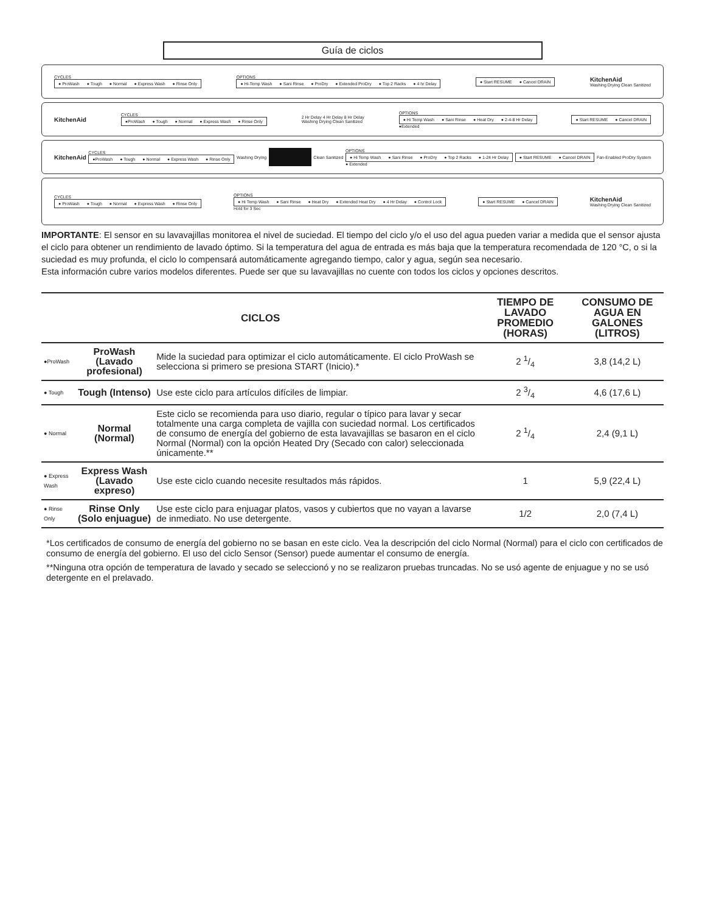Guía de ciclos
CYCLES
● ProWash ● Tough ● Normal ● Express Wash ● Rinse Only
OPTIONS
● Hi-Temp Wash ● Sani Rinse ● ProDry ● Extended ProDry ● Top 2 Racks ● 4 hr Delay
● Start RESUME ● Cancel DRAIN
KitchenAid
Washing Drying Clean Sanitized
KitchenAid
CYCLES
●ProWash ● Tough ● Normal ● Express Wash ● Rinse Only
2 Hr Delay 4 Hr Delay 8 Hr Delay
Washing Drying Clean Sanitized
OPTIONS
● Hi Temp Wash ● Sani Rinse ● Heat Dry ● 2-4-8 Hr Delay
●Extended
● Start RESUME ● Cancel DRAIN
KitchenAid
CYCLES
●ProWash ● Tough ● Normal ● Express Wash ● Rinse Only
Washing Drying Clean Sanitized
OPTIONS
● Hi Temp Wash ● Sani Rinse ● ProDry ● Top 2 Racks ● 1-24 Hr Delay
● Extended
● Start RESUME ● Cancel DRAIN
Fan-Enabled ProDry System
CYCLES
● ProWash ● Tough ● Normal ● Express Wash ● Rinse Only
OPTIONS
● Hi Temp Wash ● Sani Rinse ● Heat Dry ● Extended Heat Dry ● 4 Hr Delay ● Control Lock
Hold for 3 Sec
● Start RESUME ● Cancel DRAIN
KitchenAid
Washing Drying Clean Sanitized
IMPORTANTE: El sensor en su lavavajillas monitorea el nivel de suciedad. El tiempo del ciclo y/o el uso del agua pueden variar a medida que el sensor ajusta el ciclo para obtener un rendimiento de lavado óptimo. Si la temperatura del agua de entrada es más baja que la temperatura recomendada de 120 °C, o si la suciedad es muy profunda, el ciclo lo compensará automáticamente agregando tiempo, calor y agua, según sea necesario.
Esta información cubre varios modelos diferentes. Puede ser que su lavavajillas no cuente con todos los ciclos y opciones descritos.
| CICLOS | | | TIEMPO DE LAVADO PROMEDIO (HORAS) | CONSUMO DE AGUA EN GALONES (LITROS) |
| --- | --- | --- | --- | --- |
| ●ProWash | ProWash (Lavado profesional) | Mide la suciedad para optimizar el ciclo automáticamente. El ciclo ProWash se selecciona si primero se presiona START (Inicio).* | 2 1/4 | 3,8 (14,2 L) |
| ● Tough | Tough (Intenso) | Use este ciclo para artículos difíciles de limpiar. | 2 3/4 | 4,6 (17,6 L) |
| ● Normal | Normal (Normal) | Este ciclo se recomienda para uso diario, regular o típico para lavar y secar totalmente una carga completa de vajilla con suciedad normal. Los certificados de consumo de energía del gobierno de esta lavavajillas se basaron en el ciclo Normal (Normal) con la opción Heated Dry (Secado con calor) seleccionada únicamente.** | 2 1/4 | 2,4 (9,1 L) |
| ● Express Wash | Express Wash (Lavado expreso) | Use este ciclo cuando necesite resultados más rápidos. | 1 | 5,9 (22,4 L) |
| ● Rinse Only | Rinse Only (Solo enjuague) | Use este ciclo para enjuagar platos, vasos y cubiertos que no vayan a lavarse de inmediato. No use detergente. | 1/2 | 2,0 (7,4 L) |
*Los certificados de consumo de energía del gobierno no se basan en este ciclo. Vea la descripción del ciclo Normal (Normal) para el ciclo con certificados de consumo de energía del gobierno. El uso del ciclo Sensor (Sensor) puede aumentar el consumo de energía.
**Ninguna otra opción de temperatura de lavado y secado se seleccionó y no se realizaron pruebas truncadas. No se usó agente de enjuague y no se usó detergente en el prelavado.